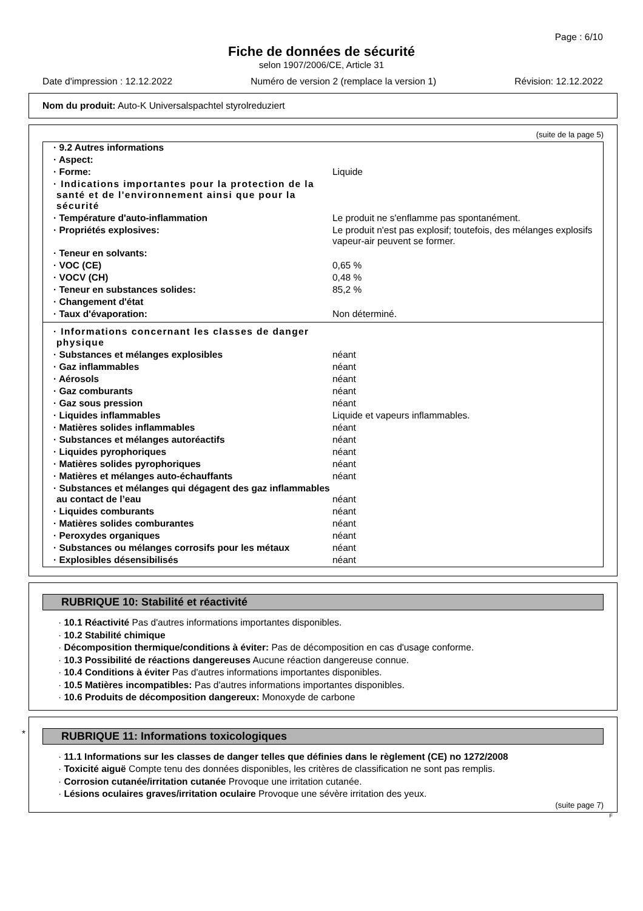Page : 6/10
Fiche de données de sécurité
selon 1907/2006/CE, Article 31
Date d'impression : 12.12.2022 Numéro de version 2 (remplace la version 1) Révision: 12.12.2022
Nom du produit: Auto-K Universalspachtel styrolreduziert
(suite de la page 5)
| · 9.2 Autres informations | |
| · Aspect: | |
| · Forme: | Liquide |
| · Indications importantes pour la protection de la santé et de l'environnement ainsi que pour la sécurité | |
| · Température d'auto-inflammation | Le produit ne s'enflamme pas spontanément. |
| · Propriétés explosives: | Le produit n'est pas explosif; toutefois, des mélanges explosifs vapeur-air peuvent se former. |
| · Teneur en solvants: | |
| · VOC (CE) | 0,65 % |
| · VOCV (CH) | 0,48 % |
| · Teneur en substances solides: | 85,2 % |
| · Changement d'état | |
| · Taux d'évaporation: | Non déterminé. |
| · Informations concernant les classes de danger physique | |
| · Substances et mélanges explosibles | néant |
| · Gaz inflammables | néant |
| · Aérosols | néant |
| · Gaz comburants | néant |
| · Gaz sous pression | néant |
| · Liquides inflammables | Liquide et vapeurs inflammables. |
| · Matières solides inflammables | néant |
| · Substances et mélanges autoréactifs | néant |
| · Liquides pyrophoriques | néant |
| · Matières solides pyrophoriques | néant |
| · Matières et mélanges auto-échauffants | néant |
| · Substances et mélanges qui dégagent des gaz inflammables au contact de l’eau | néant |
| · Liquides comburants | néant |
| · Matières solides comburantes | néant |
| · Peroxydes organiques | néant |
| · Substances ou mélanges corrosifs pour les métaux | néant |
| · Explosibles désensibilisés | néant |
RUBRIQUE 10: Stabilité et réactivité
· 10.1 Réactivité Pas d'autres informations importantes disponibles.
· 10.2 Stabilité chimique
· Décomposition thermique/conditions à éviter: Pas de décomposition en cas d'usage conforme.
· 10.3 Possibilité de réactions dangereuses Aucune réaction dangereuse connue.
· 10.4 Conditions à éviter Pas d'autres informations importantes disponibles.
· 10.5 Matières incompatibles: Pas d'autres informations importantes disponibles.
· 10.6 Produits de décomposition dangereux: Monoxyde de carbone
*
RUBRIQUE 11: Informations toxicologiques
· 11.1 Informations sur les classes de danger telles que définies dans le règlement (CE) no 1272/2008
· Toxicité aiguë Compte tenu des données disponibles, les critères de classification ne sont pas remplis.
· Corrosion cutanée/irritation cutanée Provoque une irritation cutanée.
· Lésions oculaires graves/irritation oculaire Provoque une sévère irritation des yeux.
(suite page 7)
F